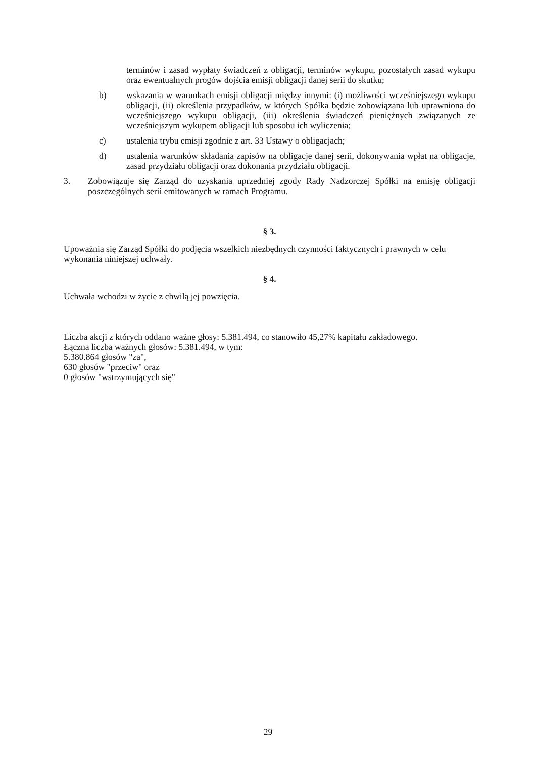terminów i zasad wypłaty świadczeń z obligacji, terminów wykupu, pozostałych zasad wykupu oraz ewentualnych progów dojścia emisji obligacji danej serii do skutku;
b) wskazania w warunkach emisji obligacji między innymi: (i) możliwości wcześniejszego wykupu obligacji, (ii) określenia przypadków, w których Spółka będzie zobowiązana lub uprawniona do wcześniejszego wykupu obligacji, (iii) określenia świadczeń pieniężnych związanych ze wcześniejszym wykupem obligacji lub sposobu ich wyliczenia;
c) ustalenia trybu emisji zgodnie z art. 33 Ustawy o obligacjach;
d) ustalenia warunków składania zapisów na obligacje danej serii, dokonywania wpłat na obligacje, zasad przydziału obligacji oraz dokonania przydziału obligacji.
3. Zobowiązuje się Zarząd do uzyskania uprzedniej zgody Rady Nadzorczej Spółki na emisję obligacji poszczególnych serii emitowanych w ramach Programu.
§ 3.
Upoważnia się Zarząd Spółki do podjęcia wszelkich niezbędnych czynności faktycznych i prawnych w celu wykonania niniejszej uchwały.
§ 4.
Uchwała wchodzi w życie z chwilą jej powzięcia.
Liczba akcji z których oddano ważne głosy: 5.381.494, co stanowiło 45,27% kapitału zakładowego.
Łączna liczba ważnych głosów: 5.381.494, w tym:
5.380.864 głosów "za",
630 głosów "przeciw" oraz
0 głosów "wstrzymujących się"
29